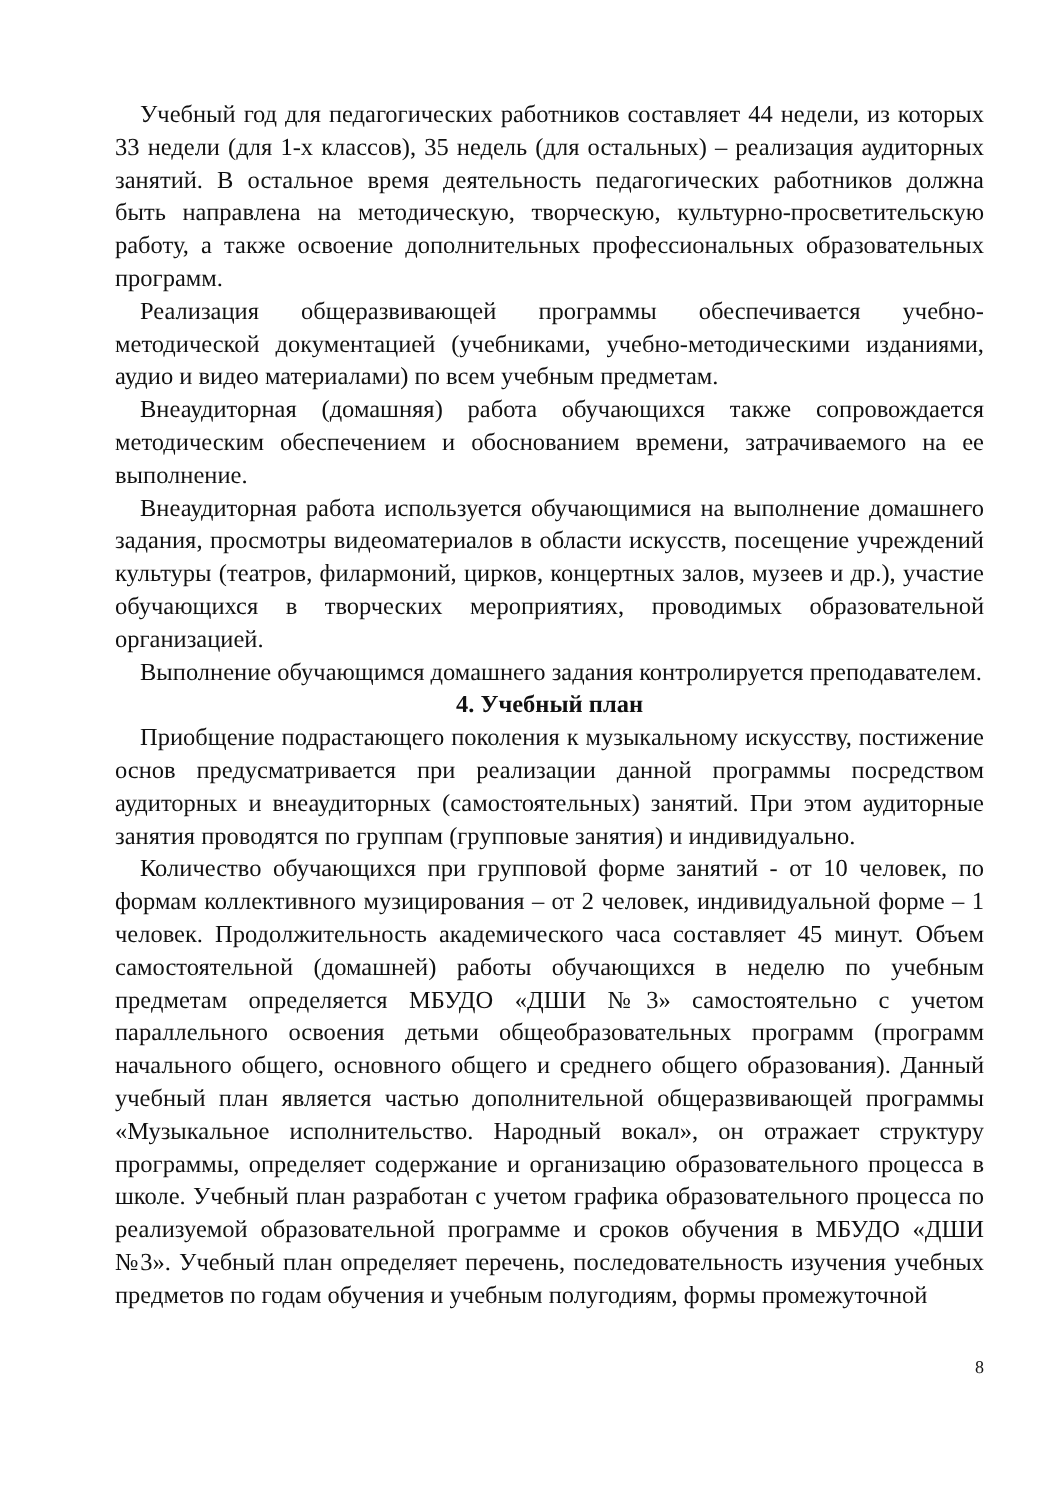Учебный год для педагогических работников составляет 44 недели, из которых 33 недели (для 1-х классов), 35 недель (для остальных) – реализация аудиторных занятий. В остальное время деятельность педагогических работников должна быть направлена на методическую, творческую, культурно-просветительскую работу, а также освоение дополнительных профессиональных образовательных программ.
Реализация общеразвивающей программы обеспечивается учебно-методической документацией (учебниками, учебно-методическими изданиями, аудио и видео материалами) по всем учебным предметам.
Внеаудиторная (домашняя) работа обучающихся также сопровождается методическим обеспечением и обоснованием времени, затрачиваемого на ее выполнение.
Внеаудиторная работа используется обучающимися на выполнение домашнего задания, просмотры видеоматериалов в области искусств, посещение учреждений культуры (театров, филармоний, цирков, концертных залов, музеев и др.), участие обучающихся в творческих мероприятиях, проводимых образовательной организацией.
Выполнение обучающимся домашнего задания контролируется преподавателем.
4. Учебный план
Приобщение подрастающего поколения к музыкальному искусству, постижение основ предусматривается при реализации данной программы посредством аудиторных и внеаудиторных (самостоятельных) занятий. При этом аудиторные занятия проводятся по группам (групповые занятия) и индивидуально.
Количество обучающихся при групповой форме занятий - от 10 человек, по формам коллективного музицирования – от 2 человек, индивидуальной форме – 1 человек. Продолжительность академического часа составляет 45 минут. Объем самостоятельной (домашней) работы обучающихся в неделю по учебным предметам определяется МБУДО «ДШИ №3» самостоятельно с учетом параллельного освоения детьми общеобразовательных программ (программ начального общего, основного общего и среднего общего образования). Данный учебный план является частью дополнительной общеразвивающей программы «Музыкальное исполнительство. Народный вокал», он отражает структуру программы, определяет содержание и организацию образовательного процесса в школе. Учебный план разработан с учетом графика образовательного процесса по реализуемой образовательной программе и сроков обучения в МБУДО «ДШИ №3». Учебный план определяет перечень, последовательность изучения учебных предметов по годам обучения и учебным полугодиям, формы промежуточной
8